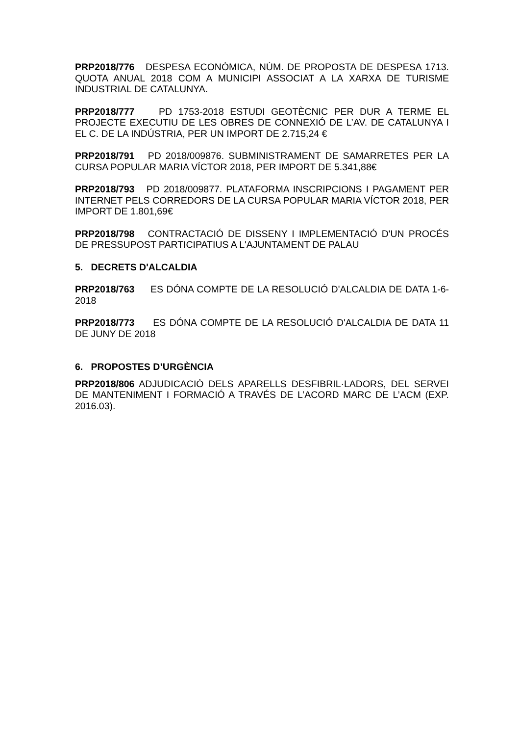PRP2018/776 DESPESA ECONÓMICA, NÚM. DE PROPOSTA DE DESPESA 1713. QUOTA ANUAL 2018 COM A MUNICIPI ASSOCIAT A LA XARXA DE TURISME INDUSTRIAL DE CATALUNYA.
PRP2018/777 PD 1753-2018 ESTUDI GEOTÈCNIC PER DUR A TERME EL PROJECTE EXECUTIU DE LES OBRES DE CONNEXIÓ DE L’AV. DE CATALUNYA I EL C. DE LA INDÚSTRIA, PER UN IMPORT DE 2.715,24 €
PRP2018/791 PD 2018/009876. SUBMINISTRAMENT DE SAMARRETES PER LA CURSA POPULAR MARIA VÍCTOR 2018, PER IMPORT DE 5.341,88€
PRP2018/793 PD 2018/009877. PLATAFORMA INSCRIPCIONS I PAGAMENT PER INTERNET PELS CORREDORS DE LA CURSA POPULAR MARIA VÍCTOR 2018, PER IMPORT DE 1.801,69€
PRP2018/798 CONTRACTACIÓ DE DISSENY I IMPLEMENTACIÓ D'UN PROCÉS DE PRESSUPOST PARTICIPATIUS A L'AJUNTAMENT DE PALAU
5. DECRETS D'ALCALDIA
PRP2018/763 ES DÓNA COMPTE DE LA RESOLUCIÓ D'ALCALDIA DE DATA 1-6-2018
PRP2018/773 ES DÓNA COMPTE DE LA RESOLUCIÓ D'ALCALDIA DE DATA 11 DE JUNY DE 2018
6. PROPOSTES D’URGÈNCIA
PRP2018/806 ADJUDICACIÓ DELS APARELLS DESFIBRIL·LADORS, DEL SERVEI DE MANTENIMENT I FORMACIÓ A TRAVÉS DE L’ACORD MARC DE L’ACM (EXP. 2016.03).